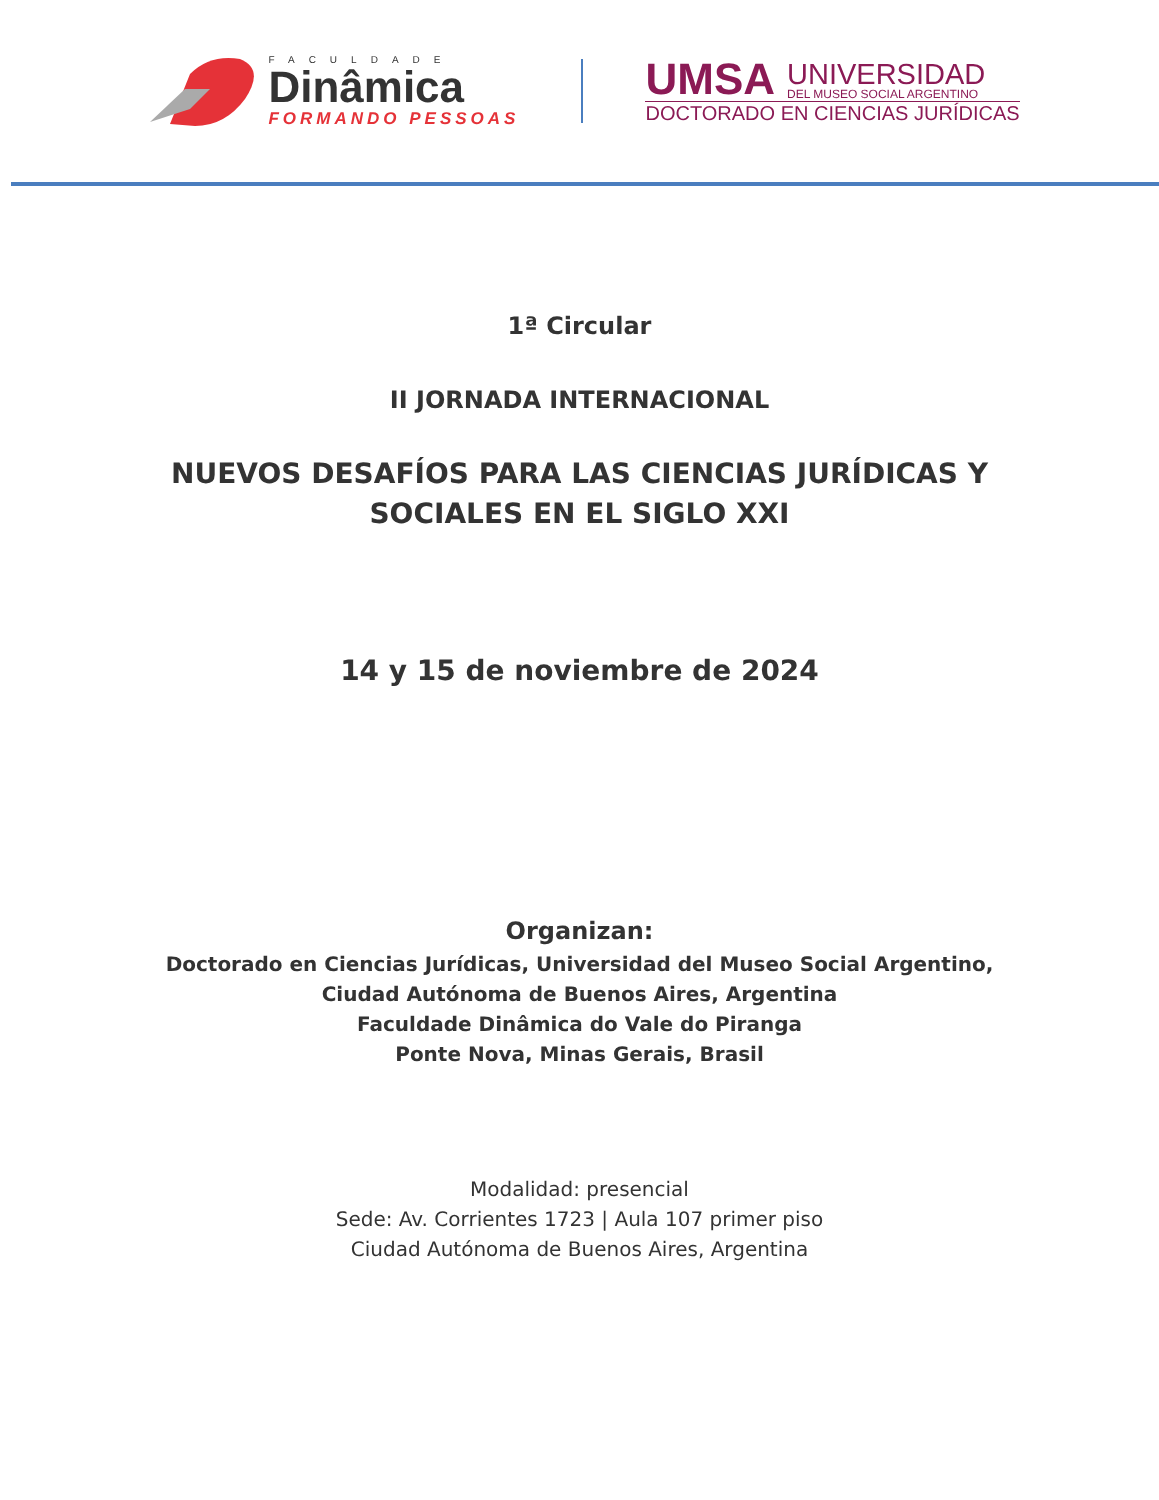FACULDADE
Dinâmica
FORMANDO PESSOAS
UMSA
UNIVERSIDAD
DEL MUSEO SOCIAL ARGENTINO
DOCTORADO EN CIENCIAS JURÍDICAS
1ª Circular
II JORNADA INTERNACIONAL
NUEVOS DESAFÍOS PARA LAS CIENCIAS JURÍDICAS Y
SOCIALES EN EL SIGLO XXI
14 y 15 de noviembre de 2024
Organizan:
Doctorado en Ciencias Jurídicas, Universidad del Museo Social Argentino,
Ciudad Autónoma de Buenos Aires, Argentina
Faculdade Dinâmica do Vale do Piranga
Ponte Nova, Minas Gerais, Brasil
Modalidad: presencial
Sede: Av. Corrientes 1723 | Aula 107 primer piso
Ciudad Autónoma de Buenos Aires, Argentina